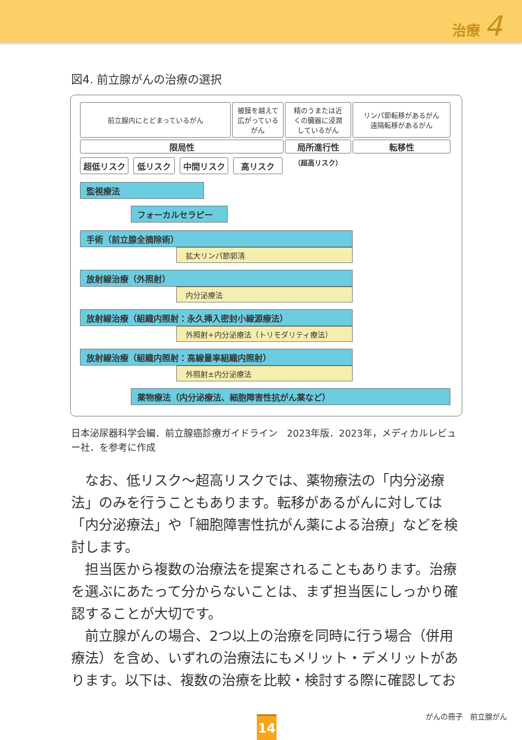治療 4
図4. 前立腺がんの治療の選択
前立腺内にとどまっているがん
被膜を越えて
広がっている
がん
精のうまたは近
くの臓器に浸潤
しているがん
リンパ節転移があるがん
遠隔転移があるがん
限局性 局所進行性 転移性
超低リスク 低リスク 中間リスク 高リスク （超高リスク）
監視療法 フォーカルセラピー
手術（前立腺全摘除術） 拡大リンパ節郭清
放射線治療（外照射） 内分泌療法
放射線治療（組織内照射：永久挿入密封小線源療法） 外照射+内分泌療法（トリモダリティ療法）
放射線治療（組織内照射：高線量率組織内照射） 外照射±内分泌療法
薬物療法（内分泌療法、細胞障害性抗がん薬など）
日本泌尿器科学会編．前立腺癌診療ガイドライン　2023年版．2023年，メディカルレビュー社．を参考に作成
なお、低リスク～超高リスクでは、薬物療法の「内分泌療法」のみを行うこともあります。転移があるがんに対しては「内分泌療法」や「細胞障害性抗がん薬による治療」などを検討します。
担当医から複数の治療法を提案されることもあります。治療を選ぶにあたって分からないことは、まず担当医にしっかり確認することが大切です。
前立腺がんの場合、2つ以上の治療を同時に行う場合（併用療法）を含め、いずれの治療法にもメリット・デメリットがあります。以下は、複数の治療を比較・検討する際に確認してお
がんの冊子　前立腺がん 14